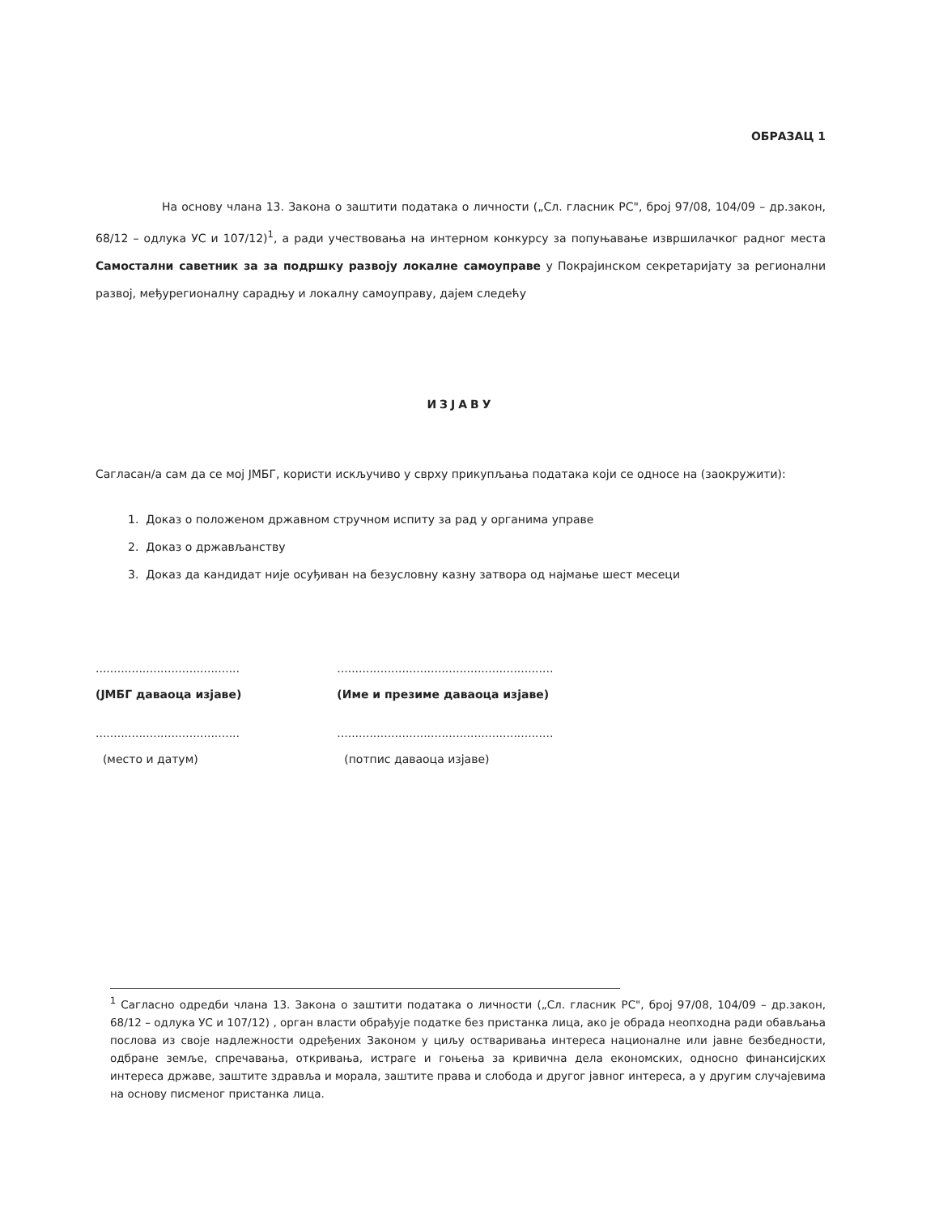ОБРАЗАЦ 1
На основу члана 13. Закона о заштити података о личности („Сл. гласник РС", број 97/08, 104/09 – др.закон, 68/12 – одлука УС и 107/12)<sup>1</sup>, а ради учествовања на интерном конкурсу за попуњавање извршилачког радног места Самостални саветник за за подршку развоју локалне самоуправе у Покрајинском секретаријату за регионални развој, међурегионалну сарадњу и локалну самоуправу, дајем следећу
ИЗЈАВУ
Сагласан/а сам да се мој ЈМБГ, користи искључиво у сврху прикупљања података који се односе на (заокружити):
1. Доказ о положеном државном стручном испиту за рад у органима управе
2. Доказ о држављанству
3. Доказ да кандидат није осуђиван на безусловну казну затвора од најмање шест месеци
........................................
(ЈМБГ даваоца изјаве)
........................................
(место и датум)
............................................................
(Име и презиме даваоца изјаве)
............................................................
(потпис даваоца изјаве)
<sup>1</sup> Сагласно одредби члана 13. Закона о заштити података о личности („Сл. гласник РС", број 97/08, 104/09 – др.закон, 68/12 – одлука УС и 107/12) , орган власти обрађује податке без пристанка лица, ако је обрада неопходна ради обављања послова из своје надлежности одређених Законом у циљу остваривања интереса националне или јавне безбедности, одбране земље, спречавања, откривања, истраге и гоњења за кривична дела економских, односно финансијских интереса државе, заштите здравља и морала, заштите права и слобода и другог јавног интереса, а у другим случајевима на основу писменог пристанка лица.